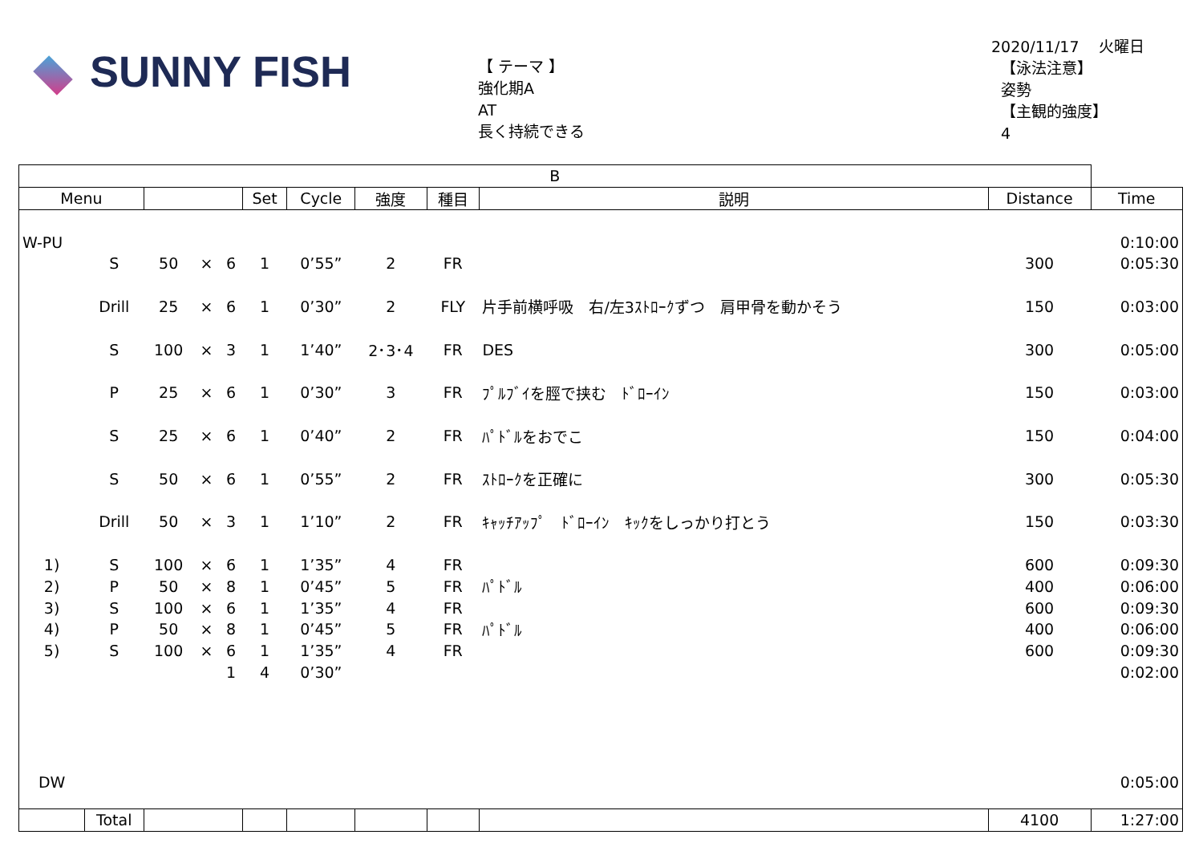SUNNY FISH
【 テーマ 】
強化期A
AT
長く持続できる
2020/11/17 火曜日
【泳法注意】
姿勢
【主観的強度】
4
| B | | | | | | | | | | | |
| --- | --- | --- | --- | --- | --- | --- | --- | --- | --- | --- | --- |
| Menu | | | | | Set | Cycle | 強度 | 種目 | 説明 | Distance | Time |
| W-PU | | | | | | | | | | | 0:10:00 |
| | S | 50 | × | 6 | 1 | 0’55” | 2 | FR | | 300 | 0:05:30 |
| | Drill | 25 | × | 6 | 1 | 0’30” | 2 | FLY | 片手前横呼吸 右/左3ｽﾄﾛｰｸずつ 肩甲骨を動かそう | 150 | 0:03:00 |
| | S | 100 | × | 3 | 1 | 1’40” | 2･3･4 | FR | DES | 300 | 0:05:00 |
| | P | 25 | × | 6 | 1 | 0’30” | 3 | FR | ﾌﾟﾙﾌﾞｲを脛で挟む ﾄﾞﾛｰｲﾝ | 150 | 0:03:00 |
| | S | 25 | × | 6 | 1 | 0’40” | 2 | FR | ﾊﾟﾄﾞﾙをおでこ | 150 | 0:04:00 |
| | S | 50 | × | 6 | 1 | 0’55” | 2 | FR | ｽﾄﾛｰｸを正確に | 300 | 0:05:30 |
| | Drill | 50 | × | 3 | 1 | 1’10” | 2 | FR | ｷｬｯﾁｱｯﾌﾟ ﾄﾞﾛｰｲﾝ ｷｯｸをしっかり打とう | 150 | 0:03:30 |
| 1) | S | 100 | × | 6 | 1 | 1’35” | 4 | FR | | 600 | 0:09:30 |
| 2) | P | 50 | × | 8 | 1 | 0’45” | 5 | FR | ﾊﾟﾄﾞﾙ | 400 | 0:06:00 |
| 3) | S | 100 | × | 6 | 1 | 1’35” | 4 | FR | | 600 | 0:09:30 |
| 4) | P | 50 | × | 8 | 1 | 0’45” | 5 | FR | ﾊﾟﾄﾞﾙ | 400 | 0:06:00 |
| 5) | S | 100 | × | 6 | 1 | 1’35” | 4 | FR | | 600 | 0:09:30 |
| | | | | 1 | 4 | 0’30” | | | | | 0:02:00 |
| DW | | | | | | | | | | | 0:05:00 |
| | Total | | | | | | | | | 4100 | 1:27:00 |